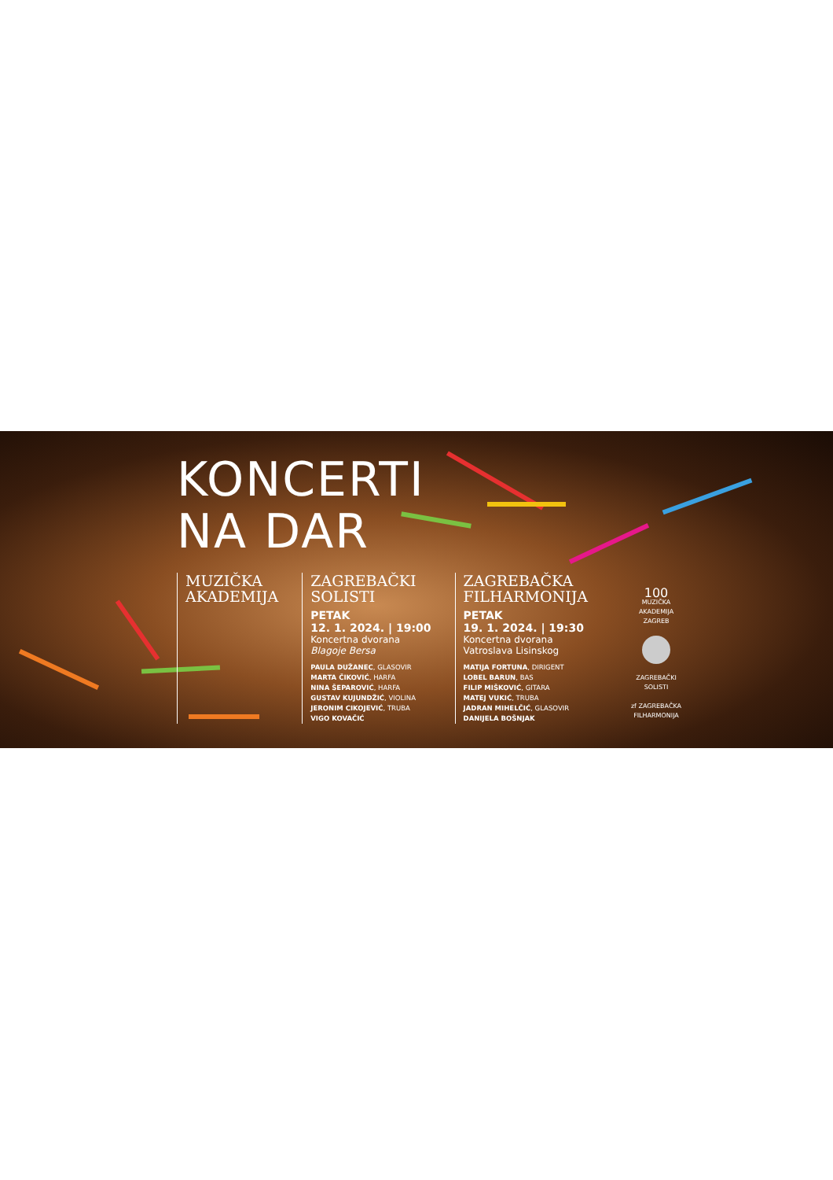KONCERTI
NA DAR
MUZIČKA
AKADEMIJA
ZAGREBAČKI
SOLISTI
PETAK
12. 1. 2024. | 19:00
Koncertna dvorana
Blagoje Bersa
PAULA DUŽANEC, GLASOVIR
MARTA ČIKOVIĆ, HARFA
NINA ŠEPAROVIĆ, HARFA
GUSTAV KUJUNDŽIĆ, VIOLINA
JERONIM CIKOJEVIĆ, TRUBA
VIGO KOVAČIĆ
ZAGREBAČKA
FILHARMONIJA
PETAK
19. 1. 2024. | 19:30
Koncertna dvorana
Vatroslava Lisinskog
MATIJA FORTUNA, DIRIGENT
LOBEL BARUN, BAS
FILIP MIŠKOVIĆ, GITARA
MATEJ VUKIĆ, TRUBA
JADRAN MIHELČIĆ, GLASOVIR
DANIJELA BOŠNJAK
100
MUZIČKA AKADEMIJA ZAGREB
ZAGREBAČKI
SOLISTI
zf ZAGREBAČKA FILHARMONIJA